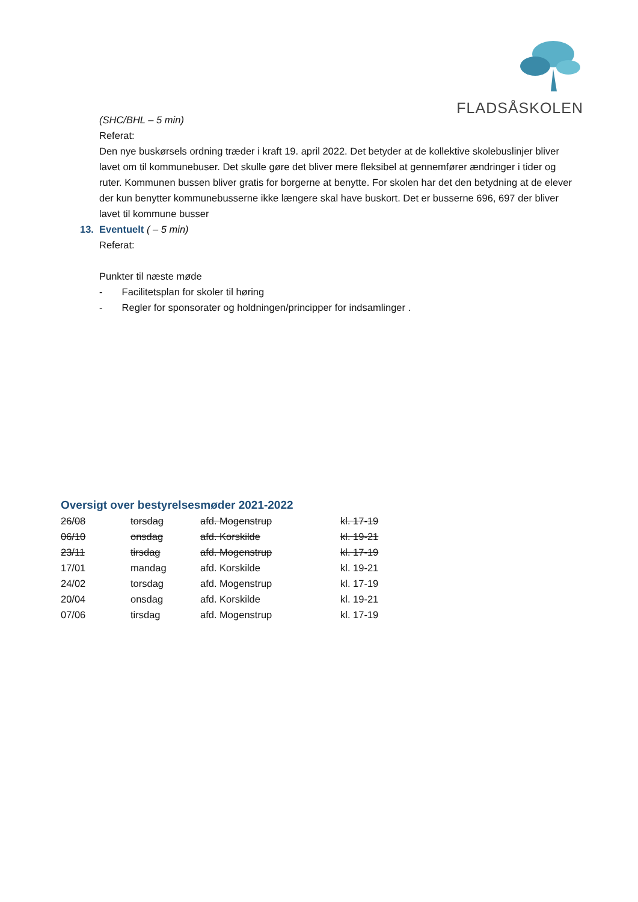FLADSÅSKOLEN
(SHC/BHL – 5 min)
Referat:
Den nye buskørsels ordning træder i kraft 19. april 2022. Det betyder at de kollektive skolebuslinjer bliver lavet om til kommunebuser. Det skulle gøre det bliver mere fleksibel at gennemfører ændringer i tider og ruter. Kommunen bussen bliver gratis for borgerne at benytte. For skolen har det den betydning at de elever der kun benytter kommunebusserne ikke længere skal have buskort. Det er busserne 696, 697 der bliver lavet til kommune busser
13. Eventuelt ( – 5 min)
Referat:
Punkter til næste møde
- Facilitetsplan for skoler til høring
- Regler for sponsorater og holdningen/principper for indsamlinger .
Oversigt over bestyrelsesmøder 2021-2022
| 26/08 | torsdag | afd. Mogenstrup | kl. 17-19 |
| 06/10 | onsdag | afd. Korskilde | kl. 19-21 |
| 23/11 | tirsdag | afd. Mogenstrup | kl. 17-19 |
| 17/01 | mandag | afd. Korskilde | kl. 19-21 |
| 24/02 | torsdag | afd. Mogenstrup | kl. 17-19 |
| 20/04 | onsdag | afd. Korskilde | kl. 19-21 |
| 07/06 | tirsdag | afd. Mogenstrup | kl. 17-19 |